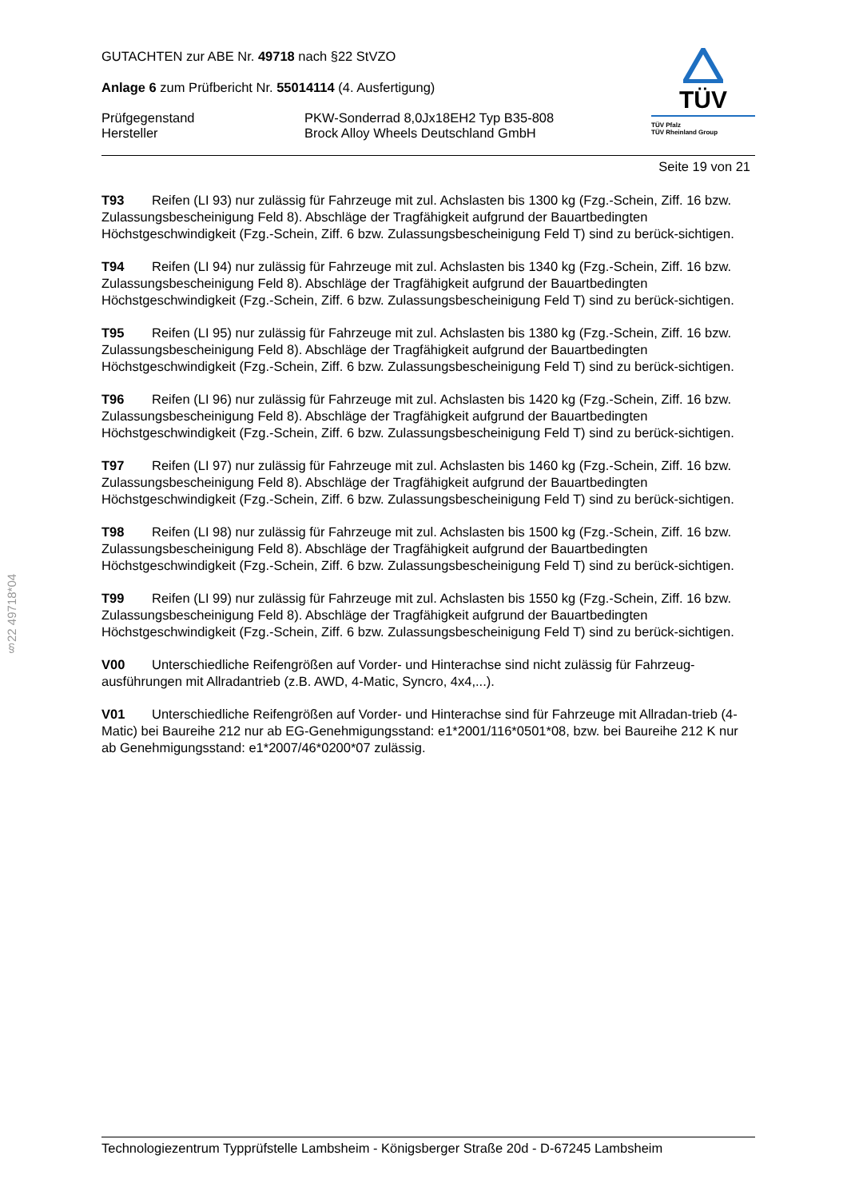§22 49718*04
GUTACHTEN zur ABE Nr. 49718 nach §22 StVZO
Anlage 6 zum Prüfbericht Nr. 55014114 (4. Ausfertigung)
Prüfgegenstand PKW-Sonderrad 8,0Jx18EH2 Typ B35-808
Hersteller Brock Alloy Wheels Deutschland GmbH
TÜV
TÜV Pfalz
TÜV Rheinland Group
Seite 19 von 21
T93 Reifen (LI 93) nur zulässig für Fahrzeuge mit zul. Achslasten bis 1300 kg (Fzg.-Schein, Ziff. 16 bzw. Zulassungsbescheinigung Feld 8). Abschläge der Tragfähigkeit aufgrund der Bauartbedingten Höchstgeschwindigkeit (Fzg.-Schein, Ziff. 6 bzw. Zulassungsbescheinigung Feld T) sind zu berück-sichtigen.
T94 Reifen (LI 94) nur zulässig für Fahrzeuge mit zul. Achslasten bis 1340 kg (Fzg.-Schein, Ziff. 16 bzw. Zulassungsbescheinigung Feld 8). Abschläge der Tragfähigkeit aufgrund der Bauartbedingten Höchstgeschwindigkeit (Fzg.-Schein, Ziff. 6 bzw. Zulassungsbescheinigung Feld T) sind zu berück-sichtigen.
T95 Reifen (LI 95) nur zulässig für Fahrzeuge mit zul. Achslasten bis 1380 kg (Fzg.-Schein, Ziff. 16 bzw. Zulassungsbescheinigung Feld 8). Abschläge der Tragfähigkeit aufgrund der Bauartbedingten Höchstgeschwindigkeit (Fzg.-Schein, Ziff. 6 bzw. Zulassungsbescheinigung Feld T) sind zu berück-sichtigen.
T96 Reifen (LI 96) nur zulässig für Fahrzeuge mit zul. Achslasten bis 1420 kg (Fzg.-Schein, Ziff. 16 bzw. Zulassungsbescheinigung Feld 8). Abschläge der Tragfähigkeit aufgrund der Bauartbedingten Höchstgeschwindigkeit (Fzg.-Schein, Ziff. 6 bzw. Zulassungsbescheinigung Feld T) sind zu berück-sichtigen.
T97 Reifen (LI 97) nur zulässig für Fahrzeuge mit zul. Achslasten bis 1460 kg (Fzg.-Schein, Ziff. 16 bzw. Zulassungsbescheinigung Feld 8). Abschläge der Tragfähigkeit aufgrund der Bauartbedingten Höchstgeschwindigkeit (Fzg.-Schein, Ziff. 6 bzw. Zulassungsbescheinigung Feld T) sind zu berück-sichtigen.
T98 Reifen (LI 98) nur zulässig für Fahrzeuge mit zul. Achslasten bis 1500 kg (Fzg.-Schein, Ziff. 16 bzw. Zulassungsbescheinigung Feld 8). Abschläge der Tragfähigkeit aufgrund der Bauartbedingten Höchstgeschwindigkeit (Fzg.-Schein, Ziff. 6 bzw. Zulassungsbescheinigung Feld T) sind zu berück-sichtigen.
T99 Reifen (LI 99) nur zulässig für Fahrzeuge mit zul. Achslasten bis 1550 kg (Fzg.-Schein, Ziff. 16 bzw. Zulassungsbescheinigung Feld 8). Abschläge der Tragfähigkeit aufgrund der Bauartbedingten Höchstgeschwindigkeit (Fzg.-Schein, Ziff. 6 bzw. Zulassungsbescheinigung Feld T) sind zu berück-sichtigen.
V00 Unterschiedliche Reifengrößen auf Vorder- und Hinterachse sind nicht zulässig für Fahrzeug-ausführungen mit Allradantrieb (z.B. AWD, 4-Matic, Syncro, 4x4,...).
V01 Unterschiedliche Reifengrößen auf Vorder- und Hinterachse sind für Fahrzeuge mit Allradan-trieb (4-Matic) bei Baureihe 212 nur ab EG-Genehmigungsstand: e1*2001/116*0501*08, bzw. bei Baureihe 212 K nur ab Genehmigungsstand: e1*2007/46*0200*07 zulässig.
Technologiezentrum Typprüfstelle Lambsheim - Königsberger Straße 20d - D-67245 Lambsheim